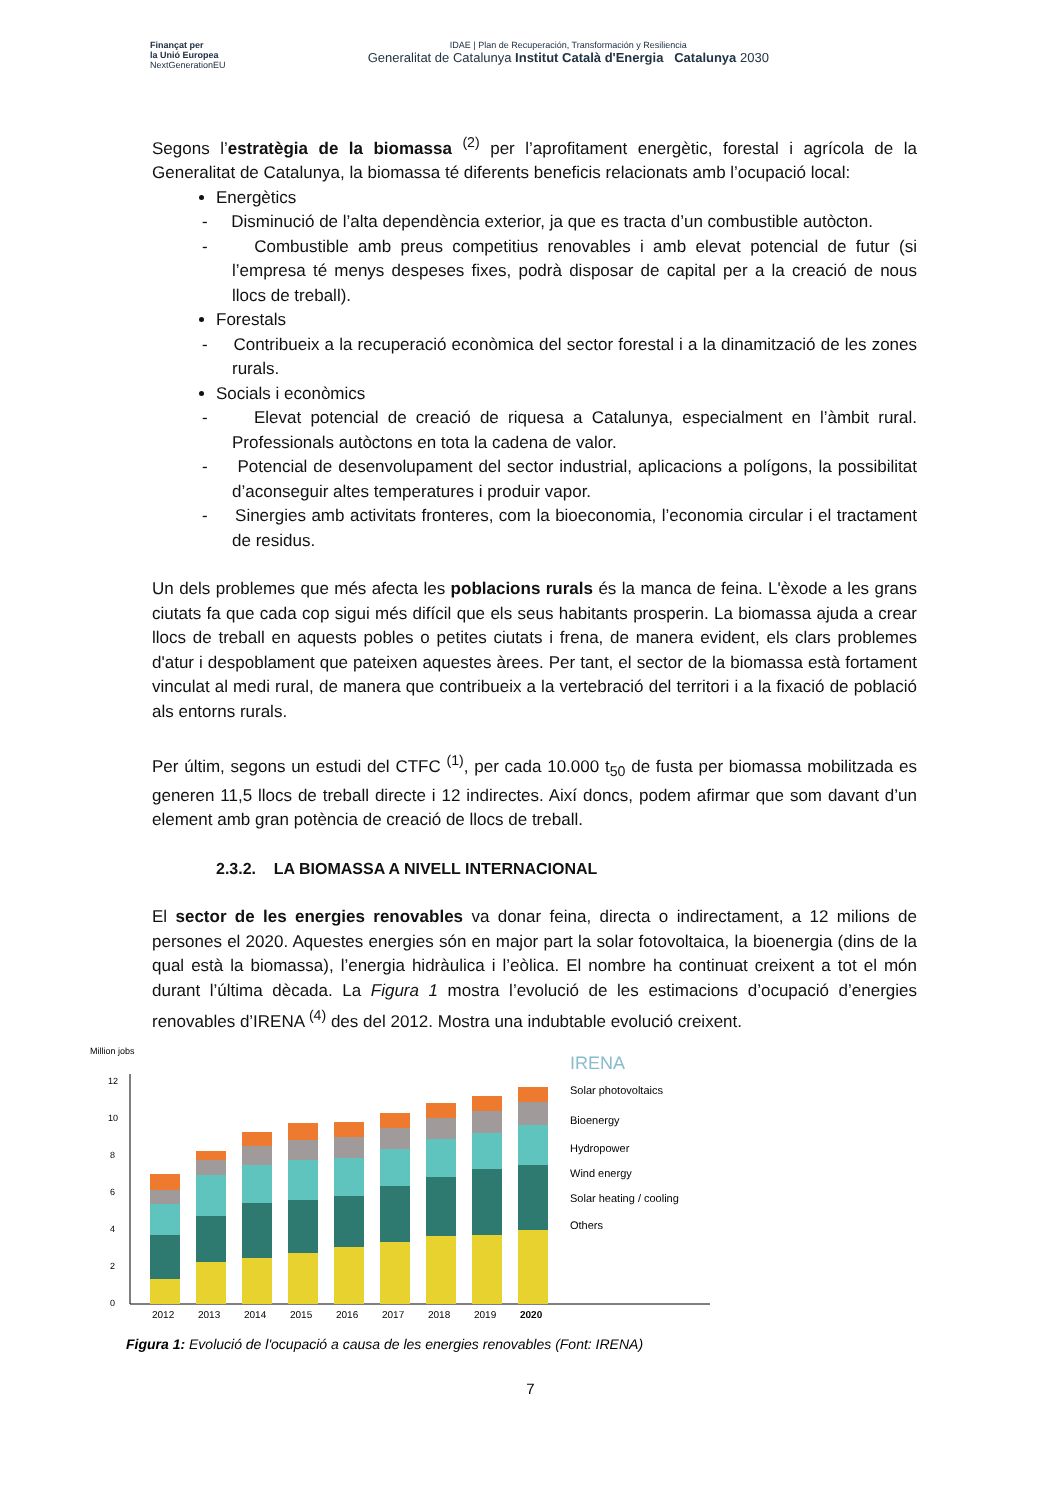Finançat per
la Unió Europea
NextGenerationEU
IDAE | Plan de Recuperación, Transformación y Resiliencia
Generalitat de Catalunya Institut Català d'Energia Catalunya 2030
Segons l’estratègia de la biomassa <sup>(2)</sup> per l’aprofitament energètic, forestal i agrícola de la Generalitat de Catalunya, la biomassa té diferents beneficis relacionats amb l’ocupació local:
Energètics
- Disminució de l’alta dependència exterior, ja que es tracta d’un combustible autòcton.
- Combustible amb preus competitius renovables i amb elevat potencial de futur (si l’empresa té menys despeses fixes, podrà disposar de capital per a la creació de nous llocs de treball).
Forestals
- Contribueix a la recuperació econòmica del sector forestal i a la dinamització de les zones rurals.
Socials i econòmics
- Elevat potencial de creació de riquesa a Catalunya, especialment en l’àmbit rural. Professionals autòctons en tota la cadena de valor.
- Potencial de desenvolupament del sector industrial, aplicacions a polígons, la possibilitat d’aconseguir altes temperatures i produir vapor.
- Sinergies amb activitats fronteres, com la bioeconomia, l’economia circular i el tractament de residus.
Un dels problemes que més afecta les poblacions rurals és la manca de feina. L'èxode a les grans ciutats fa que cada cop sigui més difícil que els seus habitants prosperin. La biomassa ajuda a crear llocs de treball en aquests pobles o petites ciutats i frena, de manera evident, els clars problemes d'atur i despoblament que pateixen aquestes àrees. Per tant, el sector de la biomassa està fortament vinculat al medi rural, de manera que contribueix a la vertebració del territori i a la fixació de població als entorns rurals.
Per últim, segons un estudi del CTFC <sup>(1)</sup>, per cada 10.000 t<sub>50</sub> de fusta per biomassa mobilitzada es generen 11,5 llocs de treball directe i 12 indirectes. Així doncs, podem afirmar que som davant d’un element amb gran potència de creació de llocs de treball.
2.3.2. LA BIOMASSA A NIVELL INTERNACIONAL
El sector de les energies renovables va donar feina, directa o indirectament, a 12 milions de persones el 2020. Aquestes energies són en major part la solar fotovoltaica, la bioenergia (dins de la qual està la biomassa), l’energia hidràulica i l’eòlica. El nombre ha continuat creixent a tot el món durant l’última dècada. La Figura 1 mostra l’evolució de les estimacions d’ocupació d’energies renovables d’IRENA <sup>(4)</sup> des del 2012. Mostra una indubtable evolució creixent.
Million jobs
12
10
8
6
4
2
0
2012
2013
2014
2015
2016
2017
2018
2019
2020
Solar photovoltaics
Bioenergy
Hydropower
Wind energy
Solar heating / cooling
Others
IRENA
Figura 1: Evolució de l'ocupació a causa de les energies renovables (Font: IRENA)
7